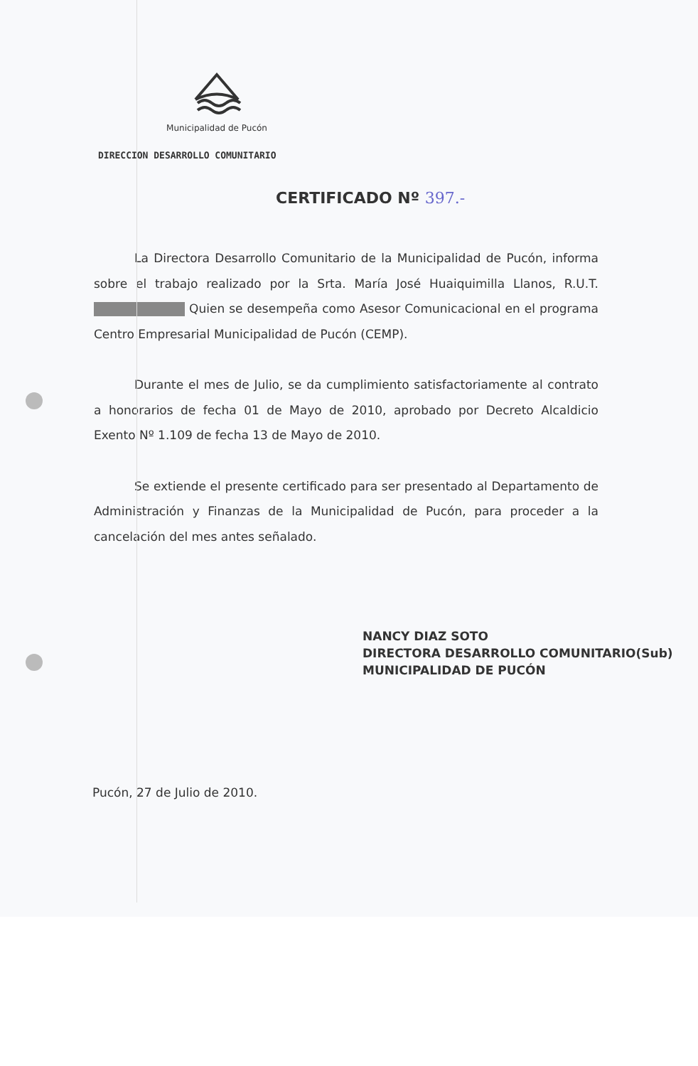Municipalidad de Pucón
DIRECCION DESARROLLO COMUNITARIO
CERTIFICADO Nº 397.-
La Directora Desarrollo Comunitario de la Municipalidad de Pucón, informa sobre el trabajo realizado por la Srta. María José Huaiquimilla Llanos, R.U.T. Quien se desempeña como Asesor Comunicacional en el programa Centro Empresarial Municipalidad de Pucón (CEMP).
Durante el mes de Julio, se da cumplimiento satisfactoriamente al contrato a honorarios de fecha 01 de Mayo de 2010, aprobado por Decreto Alcaldicio Exento Nº 1.109 de fecha 13 de Mayo de 2010.
Se extiende el presente certificado para ser presentado al Departamento de Administración y Finanzas de la Municipalidad de Pucón, para proceder a la cancelación del mes antes señalado.
NANCY DIAZ SOTO
DIRECTORA DESARROLLO COMUNITARIO(Sub)
MUNICIPALIDAD DE PUCÓN
Pucón, 27 de Julio de 2010.